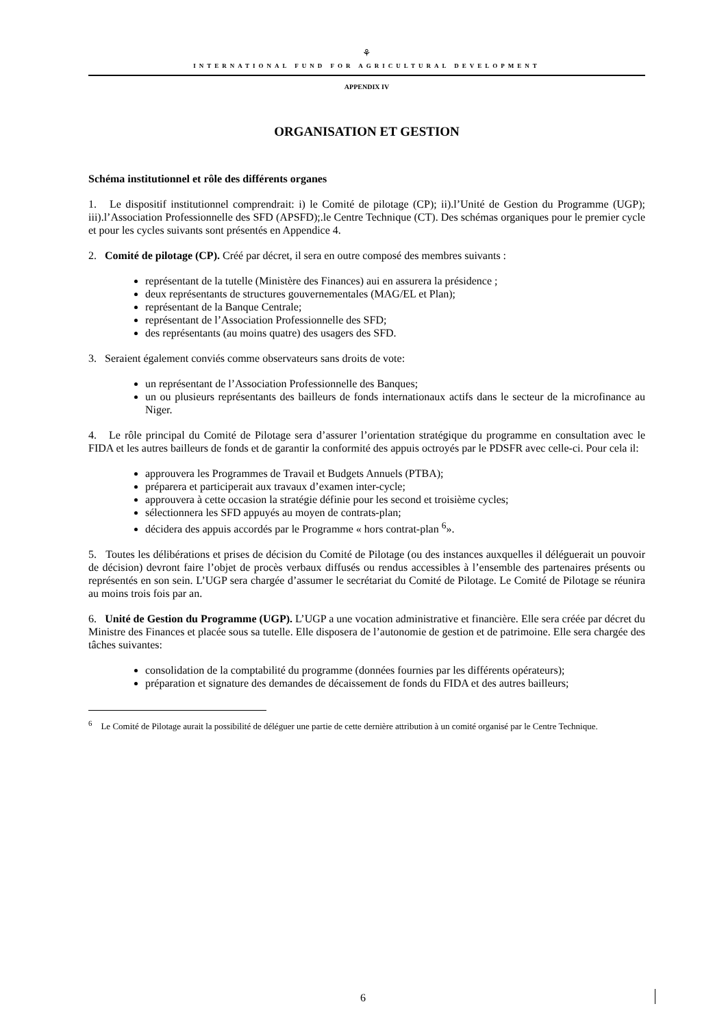⚘
INTERNATIONAL FUND FOR AGRICULTURAL DEVELOPMENT
APPENDIX IV
ORGANISATION ET GESTION
Schéma institutionnel et rôle des différents organes
1. Le dispositif institutionnel comprendrait: i) le Comité de pilotage (CP); ii).l’Unité de Gestion du Programme (UGP); iii).l’Association Professionnelle des SFD (APSFD);.le Centre Technique (CT). Des schémas organiques pour le premier cycle et pour les cycles suivants sont présentés en Appendice 4.
2. Comité de pilotage (CP). Créé par décret, il sera en outre composé des membres suivants :
représentant de la tutelle (Ministère des Finances) aui en assurera la présidence ;
deux représentants de structures gouvernementales (MAG/EL et Plan);
représentant de la Banque Centrale;
représentant de l’Association Professionnelle des SFD;
des représentants (au moins quatre) des usagers des SFD.
3. Seraient également conviés comme observateurs sans droits de vote:
un représentant de l’Association Professionnelle des Banques;
un ou plusieurs représentants des bailleurs de fonds internationaux actifs dans le secteur de la microfinance au Niger.
4. Le rôle principal du Comité de Pilotage sera d’assurer l’orientation stratégique du programme en consultation avec le FIDA et les autres bailleurs de fonds et de garantir la conformité des appuis octroyés par le PDSFR avec celle-ci. Pour cela il:
approuvera les Programmes de Travail et Budgets Annuels (PTBA);
préparera et participerait aux travaux d’examen inter-cycle;
approuvera à cette occasion la stratégie définie pour les second et troisième cycles;
sélectionnera les SFD appuyés au moyen de contrats-plan;
décidera des appuis accordés par le Programme « hors contrat-plan <sup>6</sup>».
5. Toutes les délibérations et prises de décision du Comité de Pilotage (ou des instances auxquelles il déléguerait un pouvoir de décision) devront faire l’objet de procès verbaux diffusés ou rendus accessibles à l’ensemble des partenaires présents ou représentés en son sein. L’UGP sera chargée d’assumer le secrétariat du Comité de Pilotage. Le Comité de Pilotage se réunira au moins trois fois par an.
6. Unité de Gestion du Programme (UGP). L’UGP a une vocation administrative et financière. Elle sera créée par décret du Ministre des Finances et placée sous sa tutelle. Elle disposera de l’autonomie de gestion et de patrimoine. Elle sera chargée des tâches suivantes:
consolidation de la comptabilité du programme (données fournies par les différents opérateurs);
préparation et signature des demandes de décaissement de fonds du FIDA et des autres bailleurs;
<sup>6</sup> Le Comité de Pilotage aurait la possibilité de déléguer une partie de cette dernière attribution à un comité organisé par le Centre Technique.
6